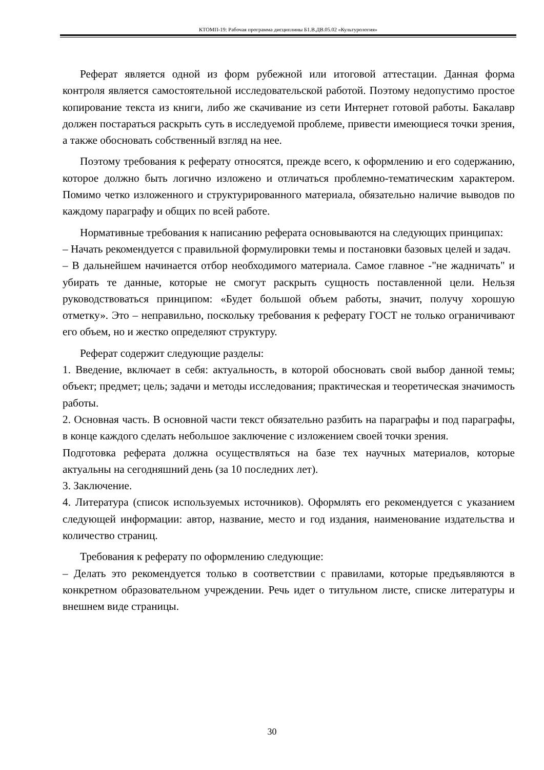КТОМП-19: Рабочая программа дисциплины Б1.В.ДВ.05.02 «Культурология»
Реферат является одной из форм рубежной или итоговой аттестации. Данная форма контроля является самостоятельной исследовательской работой. Поэтому недопустимо простое копирование текста из книги, либо же скачивание из сети Интернет готовой работы. Бакалавр должен постараться раскрыть суть в исследуемой проблеме, привести имеющиеся точки зрения, а также обосновать собственный взгляд на нее.
Поэтому требования к реферату относятся, прежде всего, к оформлению и его содержанию, которое должно быть логично изложено и отличаться проблемно-тематическим характером. Помимо четко изложенного и структурированного материала, обязательно наличие выводов по каждому параграфу и общих по всей работе.
Нормативные требования к написанию реферата основываются на следующих принципах:
– Начать рекомендуется с правильной формулировки темы и постановки базовых целей и задач.
– В дальнейшем начинается отбор необходимого материала. Самое главное -"не жадничать" и убирать те данные, которые не смогут раскрыть сущность поставленной цели. Нельзя руководствоваться принципом: «Будет большой объем работы, значит, получу хорошую отметку». Это – неправильно, поскольку требования к реферату ГОСТ не только ограничивают его объем, но и жестко определяют структуру.
Реферат содержит следующие разделы:
1. Введение, включает в себя: актуальность, в которой обосновать свой выбор данной темы; объект; предмет; цель; задачи и методы исследования; практическая и теоретическая значимость работы.
2. Основная часть. В основной части текст обязательно разбить на параграфы и под параграфы, в конце каждого сделать небольшое заключение с изложением своей точки зрения.
Подготовка реферата должна осуществляться на базе тех научных материалов, которые актуальны на сегодняшний день (за 10 последних лет).
3. Заключение.
4. Литература (список используемых источников). Оформлять его рекомендуется с указанием следующей информации: автор, название, место и год издания, наименование издательства и количество страниц.
Требования к реферату по оформлению следующие:
– Делать это рекомендуется только в соответствии с правилами, которые предъявляются в конкретном образовательном учреждении. Речь идет о титульном листе, списке литературы и внешнем виде страницы.
30